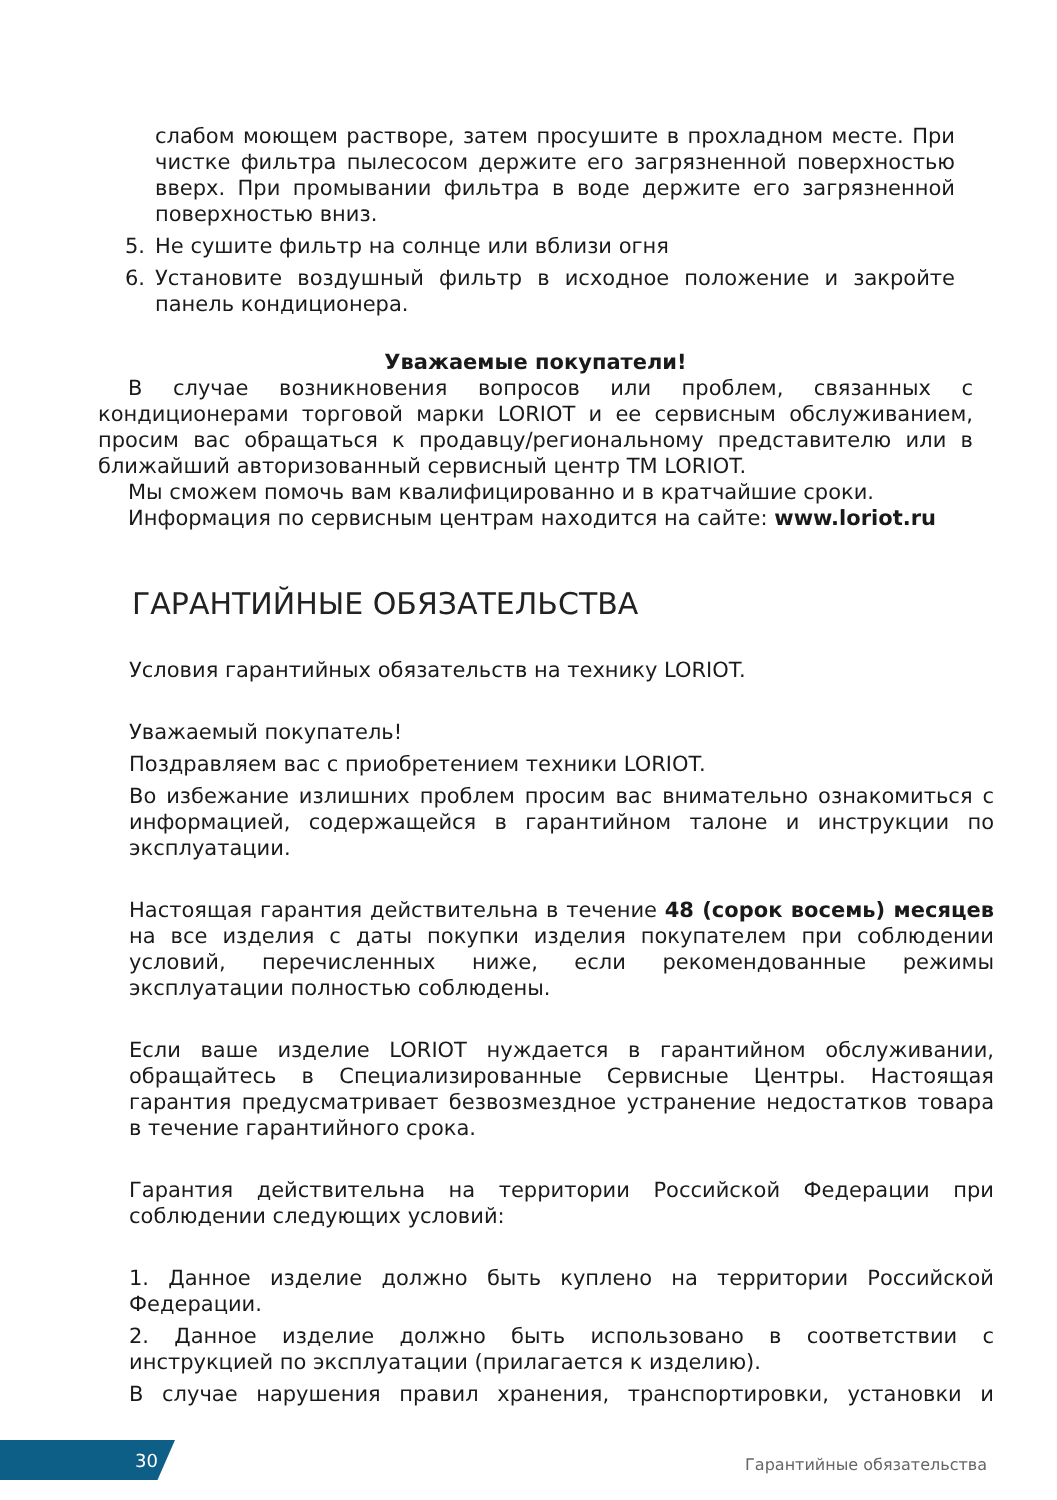слабом моющем растворе, затем просушите в прохладном месте. При чистке фильтра пылесосом держите его загрязненной поверхностью вверх. При промывании фильтра в воде держите его загрязненной поверхностью вниз.
5. Не сушите фильтр на солнце или вблизи огня
6. Установите воздушный фильтр в исходное положение и закройте панель кондиционера.
Уважаемые покупатели!
В случае возникновения вопросов или проблем, связанных с кондиционерами торговой марки LORIOT и ее сервисным обслуживанием, просим вас обращаться к продавцу/региональному представителю или в ближайший авторизованный сервисный центр ТМ LORIOT.
Мы сможем помочь вам квалифицированно и в кратчайшие сроки.
Информация по сервисным центрам находится на сайте: www.loriot.ru
ГАРАНТИЙНЫЕ ОБЯЗАТЕЛЬСТВА
Условия гарантийных обязательств на технику LORIOT.
Уважаемый покупатель!
Поздравляем вас с приобретением техники LORIOT.
Во избежание излишних проблем просим вас внимательно ознакомиться с информацией, содержащейся в гарантийном талоне и инструкции по эксплуатации.
Настоящая гарантия действительна в течение 48 (сорок восемь) месяцев на все изделия с даты покупки изделия покупателем при соблюдении условий, перечисленных ниже, если рекомендованные режимы эксплуатации полностью соблюдены.
Если ваше изделие LORIOT нуждается в гарантийном обслуживании, обращайтесь в Специализированные Сервисные Центры. Настоящая гарантия предусматривает безвозмездное устранение недостатков товара в течение гарантийного срока.
Гарантия действительна на территории Российской Федерации при соблюдении следующих условий:
1. Данное изделие должно быть куплено на территории Российской Федерации.
2. Данное изделие должно быть использовано в соответствии с инструкцией по эксплуатации (прилагается к изделию).
В случае нарушения правил хранения, транспортировки, установки и
30 Гарантийные обязательства